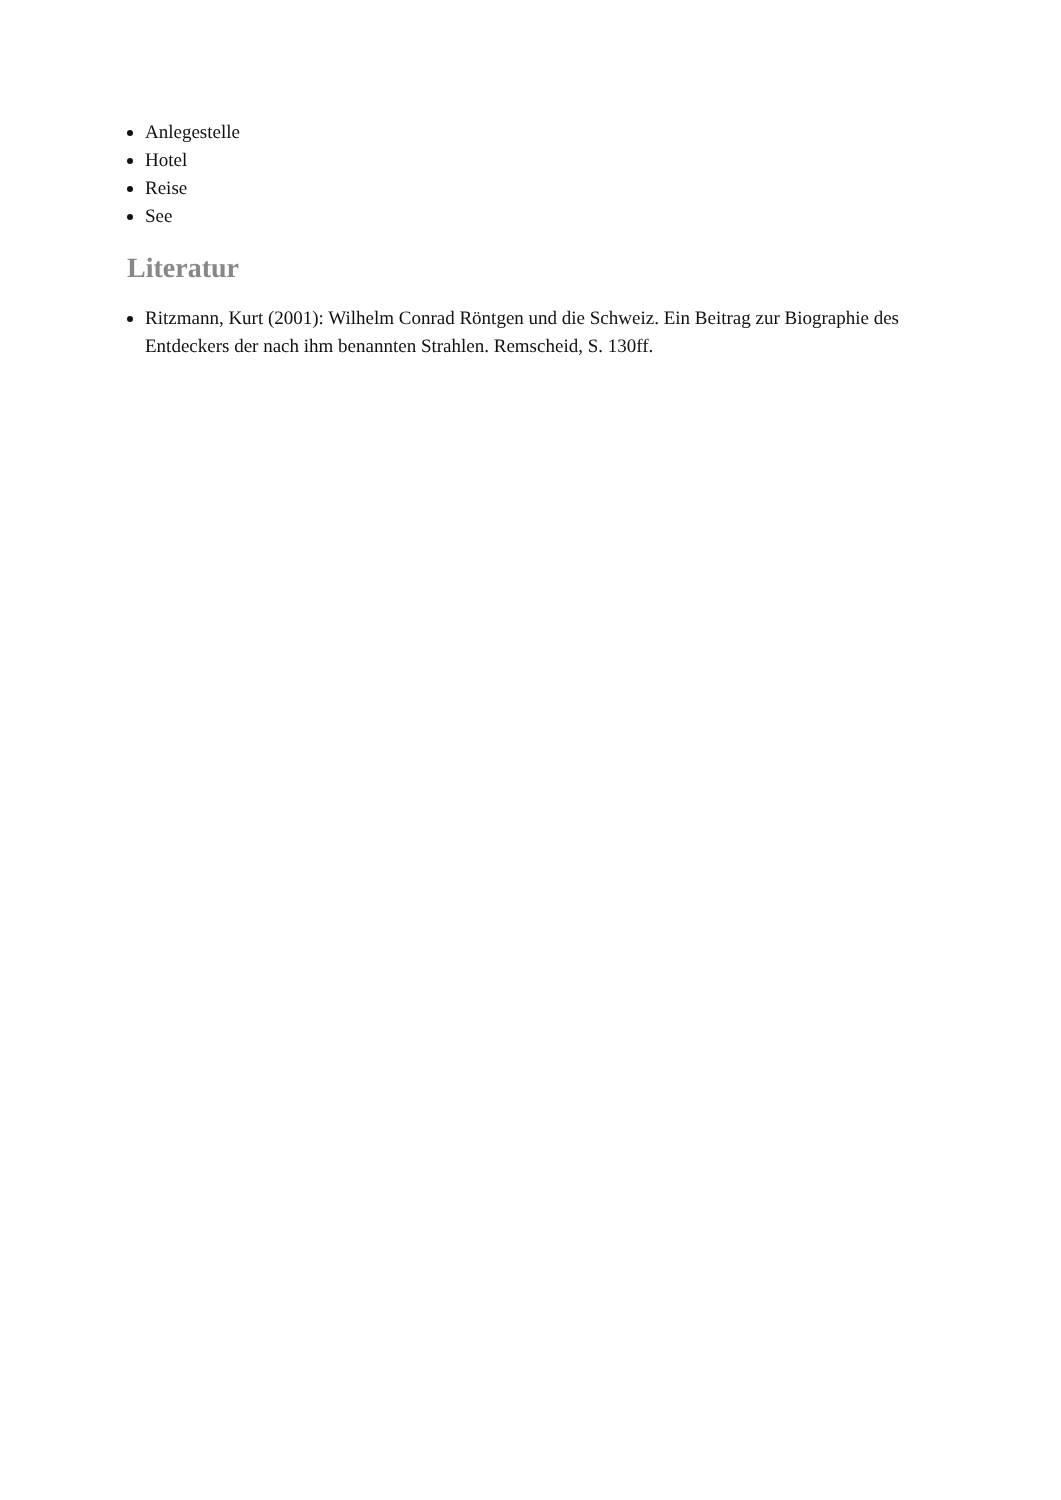Anlegestelle
Hotel
Reise
See
Literatur
Ritzmann, Kurt (2001): Wilhelm Conrad Röntgen und die Schweiz. Ein Beitrag zur Biographie des Entdeckers der nach ihm benannten Strahlen. Remscheid, S. 130ff.